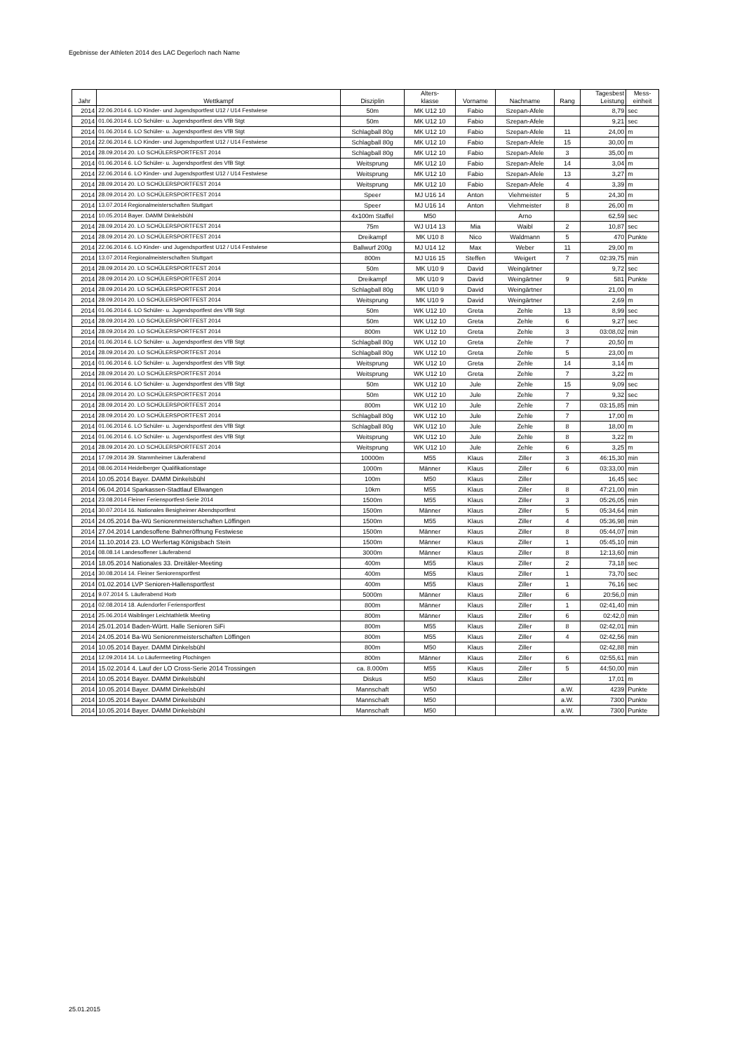Egebnisse der Athleten 2014 des LAC Degerloch nach Name
| Jahr | Wettkampf | Disziplin | Alters- klasse | Vorname | Nachname | Rang | Tagesbest Leistung | Mess- einheit |
| --- | --- | --- | --- | --- | --- | --- | --- | --- |
| 2014 | 22.06.2014 6. LO Kinder- und Jugendsportfest U12 / U14 Festwiese | 50m | MK U12 10 | Fabio | Szepan-Afele | | 8,79 | sec |
| 2014 | 01.06.2014 6. LO Schüler- u. Jugendsportfest des VfB Stgt | 50m | MK U12 10 | Fabio | Szepan-Afele | | 9,21 | sec |
| 2014 | 01.06.2014 6. LO Schüler- u. Jugendsportfest des VfB Stgt | Schlagball 80g | MK U12 10 | Fabio | Szepan-Afele | 11 | 24,00 | m |
| 2014 | 22.06.2014 6. LO Kinder- und Jugendsportfest U12 / U14 Festwiese | Schlagball 80g | MK U12 10 | Fabio | Szepan-Afele | 15 | 30,00 | m |
| 2014 | 28.09.2014 20. LO SCHÜLERSPORTFEST 2014 | Schlagball 80g | MK U12 10 | Fabio | Szepan-Afele | 3 | 35,00 | m |
| 2014 | 01.06.2014 6. LO Schüler- u. Jugendsportfest des VfB Stgt | Weitsprung | MK U12 10 | Fabio | Szepan-Afele | 14 | 3,04 | m |
| 2014 | 22.06.2014 6. LO Kinder- und Jugendsportfest U12 / U14 Festwiese | Weitsprung | MK U12 10 | Fabio | Szepan-Afele | 13 | 3,27 | m |
| 2014 | 28.09.2014 20. LO SCHÜLERSPORTFEST 2014 | Weitsprung | MK U12 10 | Fabio | Szepan-Afele | 4 | 3,39 | m |
| 2014 | 28.09.2014 20. LO SCHÜLERSPORTFEST 2014 | Speer | MJ U16 14 | Anton | Viehmeister | 5 | 24,30 | m |
| 2014 | 13.07.2014 Regionalmeisterschaften Stuttgart | Speer | MJ U16 14 | Anton | Viehmeister | 8 | 26,00 | m |
| 2014 | 10.05.2014 Bayer. DAMM Dinkelsbühl | 4x100m Staffel | M50 | | Arno | | 62,59 | sec |
| 2014 | 28.09.2014 20. LO SCHÜLERSPORTFEST 2014 | 75m | WJ U14 13 | Mia | Waibl | 2 | 10,87 | sec |
| 2014 | 28.09.2014 20. LO SCHÜLERSPORTFEST 2014 | Dreikampf | MK U10 8 | Nico | Waldmann | 5 | 470 | Punkte |
| 2014 | 22.06.2014 6. LO Kinder- und Jugendsportfest U12 / U14 Festwiese | Ballwurf 200g | MJ U14 12 | Max | Weber | 11 | 29,00 | m |
| 2014 | 13.07.2014 Regionalmeisterschaften Stuttgart | 800m | MJ U16 15 | Steffen | Weigert | 7 | 02:39,75 | min |
| 2014 | 28.09.2014 20. LO SCHÜLERSPORTFEST 2014 | 50m | MK U10 9 | David | Weingärtner | | 9,72 | sec |
| 2014 | 28.09.2014 20. LO SCHÜLERSPORTFEST 2014 | Dreikampf | MK U10 9 | David | Weingärtner | 9 | 581 | Punkte |
| 2014 | 28.09.2014 20. LO SCHÜLERSPORTFEST 2014 | Schlagball 80g | MK U10 9 | David | Weingärtner | | 21,00 | m |
| 2014 | 28.09.2014 20. LO SCHÜLERSPORTFEST 2014 | Weitsprung | MK U10 9 | David | Weingärtner | | 2,69 | m |
| 2014 | 01.06.2014 6. LO Schüler- u. Jugendsportfest des VfB Stgt | 50m | WK U12 10 | Greta | Zehle | 13 | 8,99 | sec |
| 2014 | 28.09.2014 20. LO SCHÜLERSPORTFEST 2014 | 50m | WK U12 10 | Greta | Zehle | 6 | 9,27 | sec |
| 2014 | 28.09.2014 20. LO SCHÜLERSPORTFEST 2014 | 800m | WK U12 10 | Greta | Zehle | 3 | 03:08,02 | min |
| 2014 | 01.06.2014 6. LO Schüler- u. Jugendsportfest des VfB Stgt | Schlagball 80g | WK U12 10 | Greta | Zehle | 7 | 20,50 | m |
| 2014 | 28.09.2014 20. LO SCHÜLERSPORTFEST 2014 | Schlagball 80g | WK U12 10 | Greta | Zehle | 5 | 23,00 | m |
| 2014 | 01.06.2014 6. LO Schüler- u. Jugendsportfest des VfB Stgt | Weitsprung | WK U12 10 | Greta | Zehle | 14 | 3,14 | m |
| 2014 | 28.09.2014 20. LO SCHÜLERSPORTFEST 2014 | Weitsprung | WK U12 10 | Greta | Zehle | 7 | 3,22 | m |
| 2014 | 01.06.2014 6. LO Schüler- u. Jugendsportfest des VfB Stgt | 50m | WK U12 10 | Jule | Zehle | 15 | 9,09 | sec |
| 2014 | 28.09.2014 20. LO SCHÜLERSPORTFEST 2014 | 50m | WK U12 10 | Jule | Zehle | 7 | 9,32 | sec |
| 2014 | 28.09.2014 20. LO SCHÜLERSPORTFEST 2014 | 800m | WK U12 10 | Jule | Zehle | 7 | 03:15,85 | min |
| 2014 | 28.09.2014 20. LO SCHÜLERSPORTFEST 2014 | Schlagball 80g | WK U12 10 | Jule | Zehle | 7 | 17,00 | m |
| 2014 | 01.06.2014 6. LO Schüler- u. Jugendsportfest des VfB Stgt | Schlagball 80g | WK U12 10 | Jule | Zehle | 8 | 18,00 | m |
| 2014 | 01.06.2014 6. LO Schüler- u. Jugendsportfest des VfB Stgt | Weitsprung | WK U12 10 | Jule | Zehle | 8 | 3,22 | m |
| 2014 | 28.09.2014 20. LO SCHÜLERSPORTFEST 2014 | Weitsprung | WK U12 10 | Jule | Zehle | 6 | 3,25 | m |
| 2014 | 17.09.2014 39. Stammheimer Läuferabend | 10000m | M55 | Klaus | Ziller | 3 | 46:15,30 | min |
| 2014 | 08.06.2014 Heidelberger Qualifikationstage | 1000m | Männer | Klaus | Ziller | 6 | 03:33,00 | min |
| 2014 | 10.05.2014 Bayer. DAMM Dinkelsbühl | 100m | M50 | Klaus | Ziller | | 16,45 | sec |
| 2014 | 06.04.2014 Sparkassen-Stadtlauf Ellwangen | 10km | M55 | Klaus | Ziller | 8 | 47:21,00 | min |
| 2014 | 23.08.2014 Fleiner Feriensportfest-Serie 2014 | 1500m | M55 | Klaus | Ziller | 3 | 05:26,05 | min |
| 2014 | 30.07.2014 16. Nationales Besigheimer Abendsportfest | 1500m | Männer | Klaus | Ziller | 5 | 05:34,64 | min |
| 2014 | 24.05.2014 Ba-Wü Seniorenmeisterschaften Löffingen | 1500m | M55 | Klaus | Ziller | 4 | 05:36,98 | min |
| 2014 | 27.04.2014 Landesoffene Bahneröffnung Festwiese | 1500m | Männer | Klaus | Ziller | 8 | 05:44,07 | min |
| 2014 | 11.10.2014 23. LO Werfertag Königsbach Stein | 1500m | Männer | Klaus | Ziller | 1 | 05:45,10 | min |
| 2014 | 08.08.14 Landesoffener Läuferabend | 3000m | Männer | Klaus | Ziller | 8 | 12:13,60 | min |
| 2014 | 18.05.2014 Nationales 33. Dreitäler-Meeting | 400m | M55 | Klaus | Ziller | 2 | 73,18 | sec |
| 2014 | 30.08.2014 14. Fleiner Seniorensportfest | 400m | M55 | Klaus | Ziller | 1 | 73,70 | sec |
| 2014 | 01.02.2014 LVP Senioren-Hallensportfest | 400m | M55 | Klaus | Ziller | 1 | 76,16 | sec |
| 2014 | 9.07.2014 5. Läuferabend Horb | 5000m | Männer | Klaus | Ziller | 6 | 20:56,0 | min |
| 2014 | 02.08.2014 18. Aulendorfer Feriensportfest | 800m | Männer | Klaus | Ziller | 1 | 02:41,40 | min |
| 2014 | 25.06.2014 Waiblinger Leichtathletik Meeting | 800m | Männer | Klaus | Ziller | 6 | 02:42,0 | min |
| 2014 | 25.01.2014 Baden-Württ. Halle Senioren SiFi | 800m | M55 | Klaus | Ziller | 8 | 02:42,01 | min |
| 2014 | 24.05.2014 Ba-Wü Seniorenmeisterschaften Löffingen | 800m | M55 | Klaus | Ziller | 4 | 02:42,56 | min |
| 2014 | 10.05.2014 Bayer. DAMM Dinkelsbühl | 800m | M50 | Klaus | Ziller | | 02:42,88 | min |
| 2014 | 12.09.2014 14. Lo Läufermeeting Plochingen | 800m | Männer | Klaus | Ziller | 6 | 02:55,61 | min |
| 2014 | 15.02.2014 4. Lauf der LO Cross-Serie 2014 Trossingen | ca. 8.000m | M55 | Klaus | Ziller | 5 | 44:50,00 | min |
| 2014 | 10.05.2014 Bayer. DAMM Dinkelsbühl | Diskus | M50 | Klaus | Ziller | | 17,01 | m |
| 2014 | 10.05.2014 Bayer. DAMM Dinkelsbühl | Mannschaft | W50 | | | a.W. | 4239 | Punkte |
| 2014 | 10.05.2014 Bayer. DAMM Dinkelsbühl | Mannschaft | M50 | | | a.W. | 7300 | Punkte |
| 2014 | 10.05.2014 Bayer. DAMM Dinkelsbühl | Mannschaft | M50 | | | a.W. | 7300 | Punkte |
25.01.2015